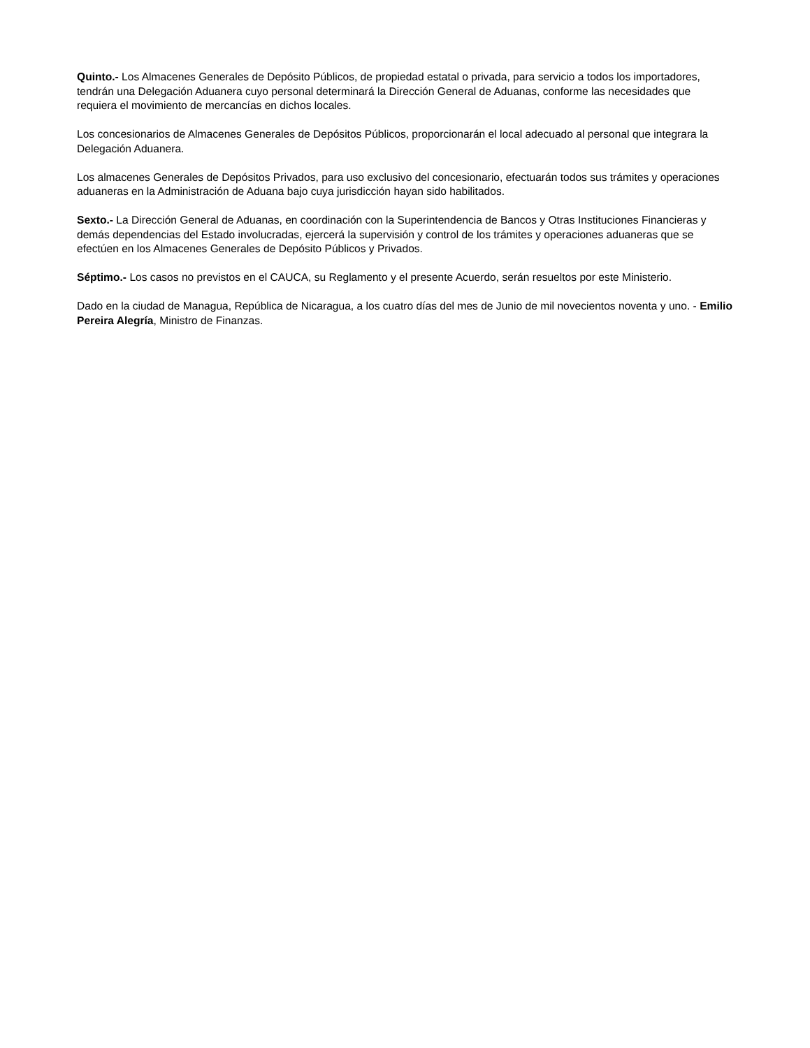Quinto.- Los Almacenes Generales de Depósito Públicos, de propiedad estatal o privada, para servicio a todos los importadores, tendrán una Delegación Aduanera cuyo personal determinará la Dirección General de Aduanas, conforme las necesidades que requiera el movimiento de mercancías en dichos locales.
Los concesionarios de Almacenes Generales de Depósitos Públicos, proporcionarán el local adecuado al personal que integrara la Delegación Aduanera.
Los almacenes Generales de Depósitos Privados, para uso exclusivo del concesionario, efectuarán todos sus trámites y operaciones aduaneras en la Administración de Aduana bajo cuya jurisdicción hayan sido habilitados.
Sexto.- La Dirección General de Aduanas, en coordinación con la Superintendencia de Bancos y Otras Instituciones Financieras y demás dependencias del Estado involucradas, ejercerá la supervisión y control de los trámites y operaciones aduaneras que se efectúen en los Almacenes Generales de Depósito Públicos y Privados.
Séptimo.- Los casos no previstos en el CAUCA, su Reglamento y el presente Acuerdo, serán resueltos por este Ministerio.
Dado en la ciudad de Managua, República de Nicaragua, a los cuatro días del mes de Junio de mil novecientos noventa y uno. - Emilio Pereira Alegría, Ministro de Finanzas.